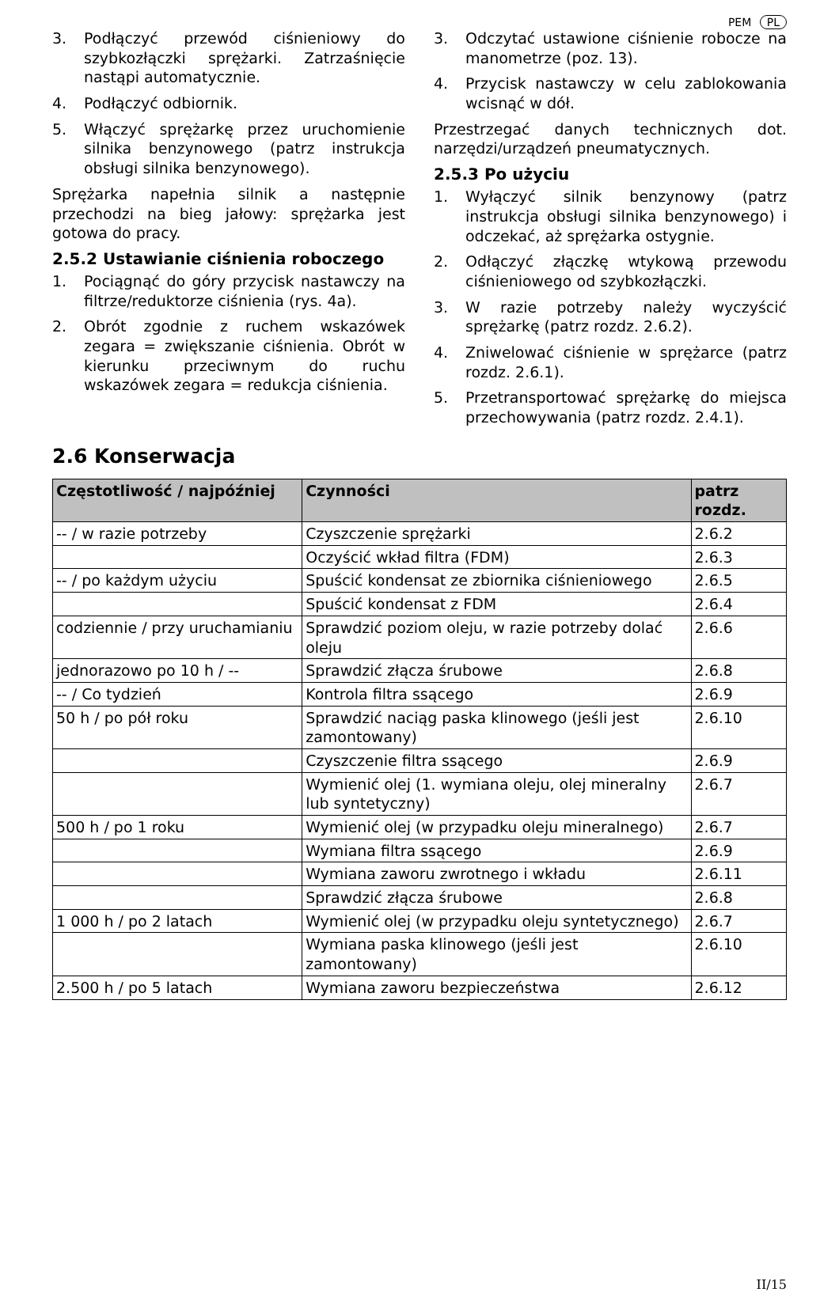PEM PL
3. Podłączyć przewód ciśnieniowy do szybkozłączki sprężarki. Zatrzaśnięcie nastąpi automatycznie.
4. Podłączyć odbiornik.
5. Włączyć sprężarkę przez uruchomienie silnika benzynowego (patrz instrukcja obsługi silnika benzynowego).
Sprężarka napełnia silnik a następnie przechodzi na bieg jałowy: sprężarka jest gotowa do pracy.
2.5.2 Ustawianie ciśnienia roboczego
1. Pociągnąć do góry przycisk nastawczy na filtrze/reduktorze ciśnienia (rys. 4a).
2. Obrót zgodnie z ruchem wskazówek zegara = zwiększanie ciśnienia. Obrót w kierunku przeciwnym do ruchu wskazówek zegara = redukcja ciśnienia.
3. Odczytać ustawione ciśnienie robocze na manometrze (poz. 13).
4. Przycisk nastawczy w celu zablokowania wcisnąć w dół.
Przestrzegać danych technicznych dot. narzędzi/urządzeń pneumatycznych.
2.5.3 Po użyciu
1. Wyłączyć silnik benzynowy (patrz instrukcja obsługi silnika benzynowego) i odczekać, aż sprężarka ostygnie.
2. Odłączyć złączkę wtykową przewodu ciśnieniowego od szybkozłączki.
3. W razie potrzeby należy wyczyścić sprężarkę (patrz rozdz. 2.6.2).
4. Zniwelować ciśnienie w sprężarce (patrz rozdz. 2.6.1).
5. Przetransportować sprężarkę do miejsca przechowywania (patrz rozdz. 2.4.1).
2.6 Konserwacja
| Częstotliwość / najpóźniej | Czynności | patrz rozdz. |
| --- | --- | --- |
| -- / w razie potrzeby | Czyszczenie sprężarki | 2.6.2 |
| | Oczyścić wkład filtra (FDM) | 2.6.3 |
| -- / po każdym użyciu | Spuścić kondensat ze zbiornika ciśnieniowego | 2.6.5 |
| | Spuścić kondensat z FDM | 2.6.4 |
| codziennie / przy uruchamianiu | Sprawdzić poziom oleju, w razie potrzeby dolać oleju | 2.6.6 |
| jednorazowo po 10 h / -- | Sprawdzić złącza śrubowe | 2.6.8 |
| -- / Co tydzień | Kontrola filtra ssącego | 2.6.9 |
| 50 h / po pół roku | Sprawdzić naciąg paska klinowego (jeśli jest zamontowany) | 2.6.10 |
| | Czyszczenie filtra ssącego | 2.6.9 |
| | Wymienić olej (1. wymiana oleju, olej mineralny lub syntetyczny) | 2.6.7 |
| 500 h / po 1 roku | Wymienić olej (w przypadku oleju mineralnego) | 2.6.7 |
| | Wymiana filtra ssącego | 2.6.9 |
| | Wymiana zaworu zwrotnego i wkładu | 2.6.11 |
| | Sprawdzić złącza śrubowe | 2.6.8 |
| 1 000 h / po 2 latach | Wymienić olej (w przypadku oleju syntetycznego) | 2.6.7 |
| | Wymiana paska klinowego (jeśli jest zamontowany) | 2.6.10 |
| 2.500 h / po 5 latach | Wymiana zaworu bezpieczeństwa | 2.6.12 |
II/15